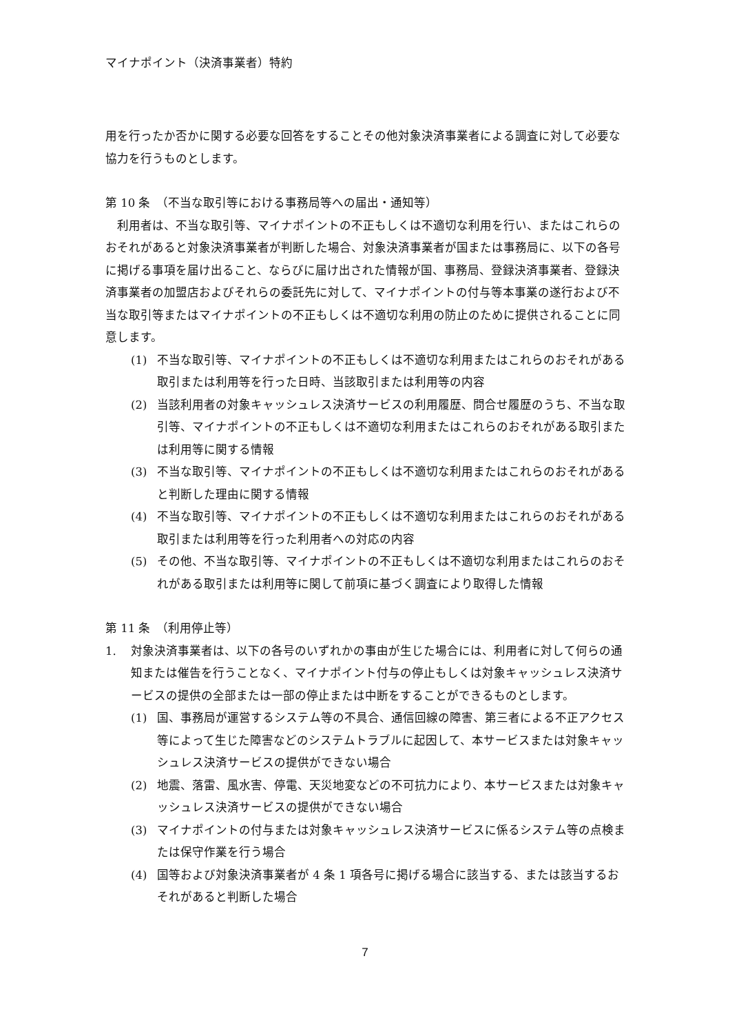マイナポイント（決済事業者）特約
用を行ったか否かに関する必要な回答をすることその他対象決済事業者による調査に対して必要な協力を行うものとします。
第 10 条　（不当な取引等における事務局等への届出・通知等）
　利用者は、不当な取引等、マイナポイントの不正もしくは不適切な利用を行い、またはこれらのおそれがあると対象決済事業者が判断した場合、対象決済事業者が国または事務局に、以下の各号に掲げる事項を届け出ること、ならびに届け出された情報が国、事務局、登録決済事業者、登録決済事業者の加盟店およびそれらの委託先に対して、マイナポイントの付与等本事業の遂行および不当な取引等またはマイナポイントの不正もしくは不適切な利用の防止のために提供されることに同意します。
(1) 不当な取引等、マイナポイントの不正もしくは不適切な利用またはこれらのおそれがある取引または利用等を行った日時、当該取引または利用等の内容
(2) 当該利用者の対象キャッシュレス決済サービスの利用履歴、問合せ履歴のうち、不当な取引等、マイナポイントの不正もしくは不適切な利用またはこれらのおそれがある取引または利用等に関する情報
(3) 不当な取引等、マイナポイントの不正もしくは不適切な利用またはこれらのおそれがあると判断した理由に関する情報
(4) 不当な取引等、マイナポイントの不正もしくは不適切な利用またはこれらのおそれがある取引または利用等を行った利用者への対応の内容
(5) その他、不当な取引等、マイナポイントの不正もしくは不適切な利用またはこれらのおそれがある取引または利用等に関して前項に基づく調査により取得した情報
第 11 条　（利用停止等）
1. 対象決済事業者は、以下の各号のいずれかの事由が生じた場合には、利用者に対して何らの通知または催告を行うことなく、マイナポイント付与の停止もしくは対象キャッシュレス決済サービスの提供の全部または一部の停止または中断をすることができるものとします。
(1) 国、事務局が運営するシステム等の不具合、通信回線の障害、第三者による不正アクセス等によって生じた障害などのシステムトラブルに起因して、本サービスまたは対象キャッシュレス決済サービスの提供ができない場合
(2) 地震、落雷、風水害、停電、天災地変などの不可抗力により、本サービスまたは対象キャッシュレス決済サービスの提供ができない場合
(3) マイナポイントの付与または対象キャッシュレス決済サービスに係るシステム等の点検または保守作業を行う場合
(4) 国等および対象決済事業者が 4 条 1 項各号に掲げる場合に該当する、または該当するおそれがあると判断した場合
7